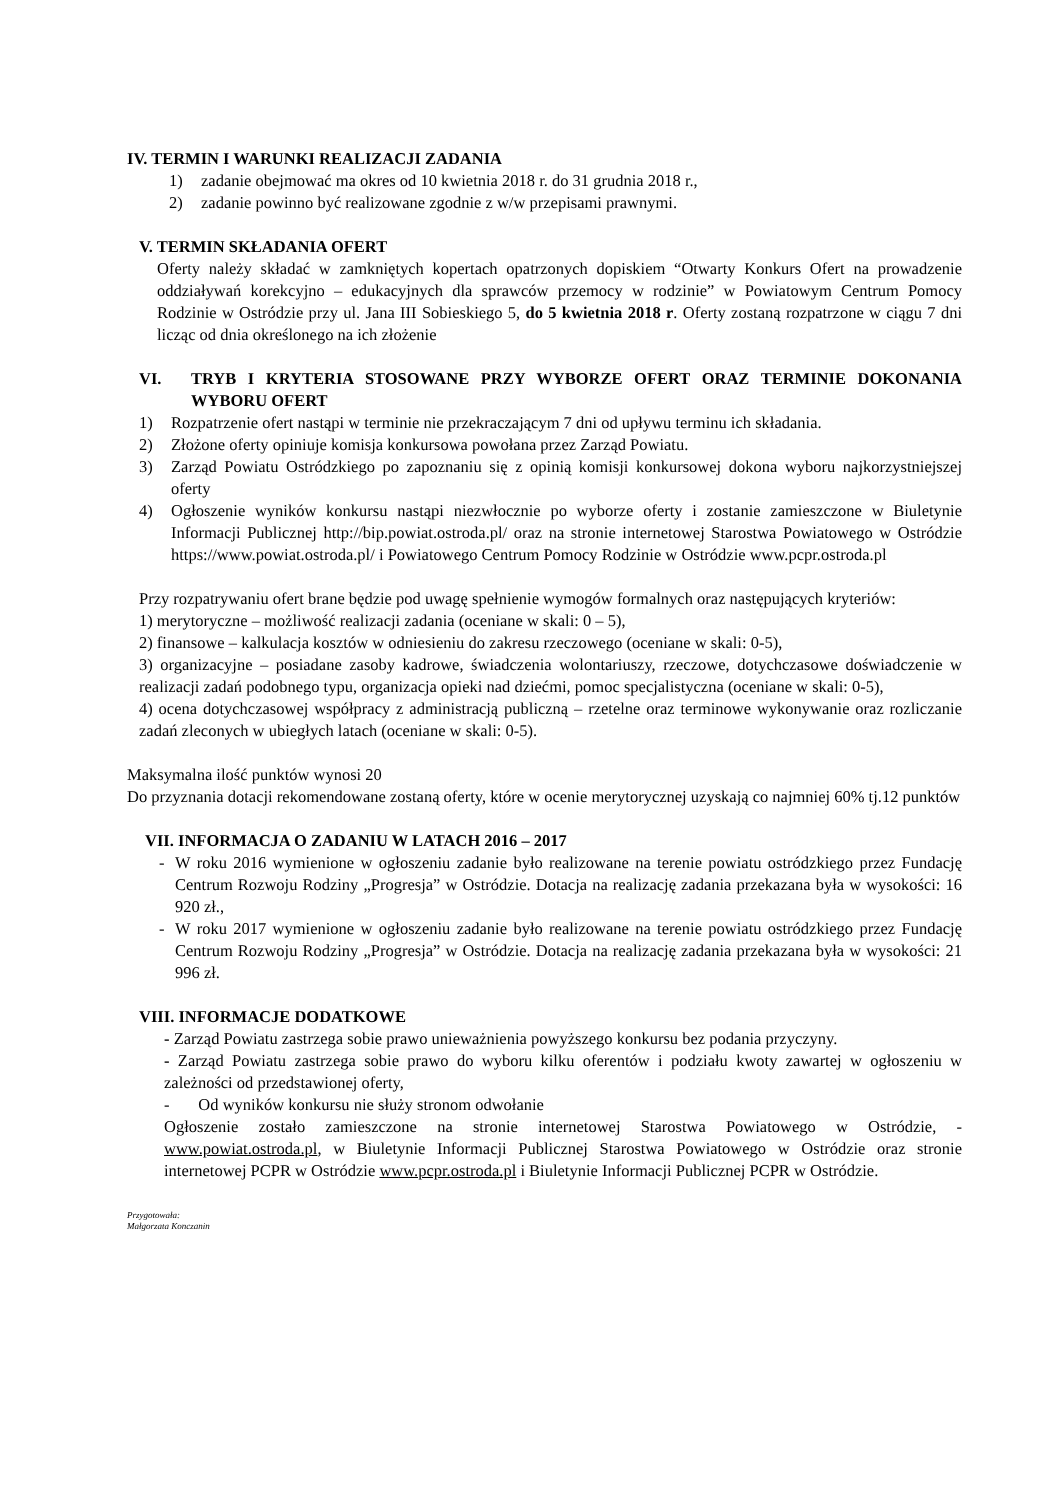IV. TERMIN I WARUNKI REALIZACJI ZADANIA
1) zadanie obejmować ma okres od 10 kwietnia 2018 r. do 31 grudnia 2018 r.,
2) zadanie powinno być realizowane zgodnie z w/w przepisami prawnymi.
V. TERMIN SKŁADANIA OFERT
Oferty należy składać w zamkniętych kopertach opatrzonych dopiskiem “Otwarty Konkurs Ofert na prowadzenie oddziaływań korekcyjno – edukacyjnych dla sprawców przemocy w rodzinie” w Powiatowym Centrum Pomocy Rodzinie w Ostródzie przy ul. Jana III Sobieskiego 5, do 5 kwietnia 2018 r. Oferty zostaną rozpatrzone w ciągu 7 dni licząc od dnia określonego na ich złożenie
VI. TRYB I KRYTERIA STOSOWANE PRZY WYBORZE OFERT ORAZ TERMINIE DOKONANIA WYBORU OFERT
1) Rozpatrzenie ofert nastąpi w terminie nie przekraczającym 7 dni od upływu terminu ich składania.
2) Złożone oferty opiniuje komisja konkursowa powołana przez Zarząd Powiatu.
3) Zarząd Powiatu Ostródzkiego po zapoznaniu się z opinią komisji konkursowej dokona wyboru najkorzystniejszej oferty
4) Ogłoszenie wyników konkursu nastąpi niezwłocznie po wyborze oferty i zostanie zamieszczone w Biuletynie Informacji Publicznej http://bip.powiat.ostroda.pl/ oraz na stronie internetowej Starostwa Powiatowego w Ostródzie https://www.powiat.ostroda.pl/ i Powiatowego Centrum Pomocy Rodzinie w Ostródzie www.pcpr.ostroda.pl
Przy rozpatrywaniu ofert brane będzie pod uwagę spełnienie wymogów formalnych oraz następujących kryteriów:
1) merytoryczne – możliwość realizacji zadania (oceniane w skali: 0 – 5),
2) finansowe – kalkulacja kosztów w odniesieniu do zakresu rzeczowego (oceniane w skali: 0-5),
3) organizacyjne – posiadane zasoby kadrowe, świadczenia wolontariuszy, rzeczowe, dotychczasowe doświadczenie w realizacji zadań podobnego typu, organizacja opieki nad dziećmi, pomoc specjalistyczna (oceniane w skali: 0-5),
4) ocena dotychczasowej współpracy z administracją publiczną – rzetelne oraz terminowe wykonywanie oraz rozliczanie zadań zleconych w ubiegłych latach (oceniane w skali: 0-5).
Maksymalna ilość punktów wynosi 20
Do przyznania dotacji rekomendowane zostaną oferty, które w ocenie merytorycznej uzyskają co najmniej 60% tj.12 punktów
VII. INFORMACJA O ZADANIU W LATACH 2016 – 2017
- W roku 2016 wymienione w ogłoszeniu zadanie było realizowane na terenie powiatu ostródzkiego przez Fundację Centrum Rozwoju Rodziny „Progresja” w Ostródzie. Dotacja na realizację zadania przekazana była w wysokości: 16 920 zł.,
- W roku 2017 wymienione w ogłoszeniu zadanie było realizowane na terenie powiatu ostródzkiego przez Fundację Centrum Rozwoju Rodziny „Progresja” w Ostródzie. Dotacja na realizację zadania przekazana była w wysokości: 21 996 zł.
VIII. INFORMACJE DODATKOWE
- Zarząd Powiatu zastrzega sobie prawo unieważnienia powyższego konkursu bez podania przyczyny.
- Zarząd Powiatu zastrzega sobie prawo do wyboru kilku oferentów i podziału kwoty zawartej w ogłoszeniu w zależności od przedstawionej oferty,
- Od wyników konkursu nie służy stronom odwołanie
Ogłoszenie zostało zamieszczone na stronie internetowej Starostwa Powiatowego w Ostródzie, - www.powiat.ostroda.pl, w Biuletynie Informacji Publicznej Starostwa Powiatowego w Ostródzie oraz stronie internetowej PCPR w Ostródzie www.pcpr.ostroda.pl i Biuletynie Informacji Publicznej PCPR w Ostródzie.
Przygotowała:
Małgorzata Konczanin